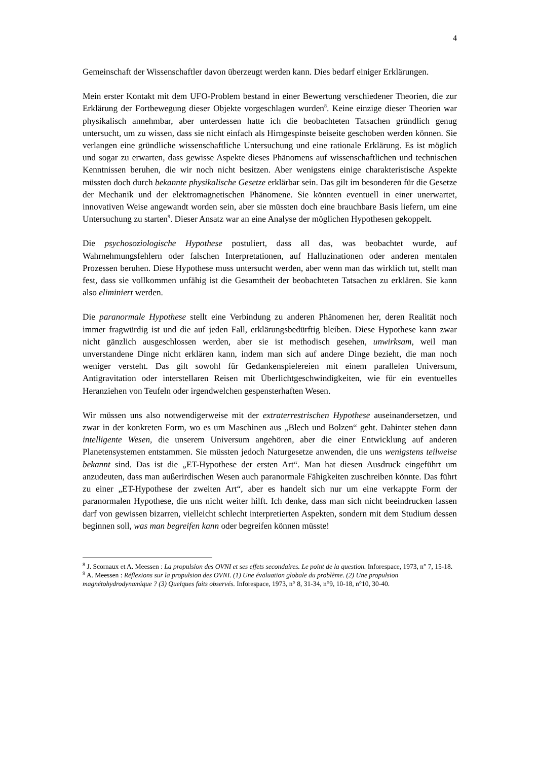4
Gemeinschaft der Wissenschaftler davon überzeugt werden kann. Dies bedarf einiger Erklärungen.
Mein erster Kontakt mit dem UFO-Problem bestand in einer Bewertung verschiedener Theorien, die zur Erklärung der Fortbewegung dieser Objekte vorgeschlagen wurden<sup>8</sup>. Keine einzige dieser Theorien war physikalisch annehmbar, aber unterdessen hatte ich die beobachteten Tatsachen gründlich genug untersucht, um zu wissen, dass sie nicht einfach als Hirngespinste beiseite geschoben werden können. Sie verlangen eine gründliche wissenschaftliche Untersuchung und eine rationale Erklärung. Es ist möglich und sogar zu erwarten, dass gewisse Aspekte dieses Phänomens auf wissenschaftlichen und technischen Kenntnissen beruhen, die wir noch nicht besitzen. Aber wenigstens einige charakteristische Aspekte müssten doch durch bekannte physikalische Gesetze erklärbar sein. Das gilt im besonderen für die Gesetze der Mechanik und der elektromagnetischen Phänomene. Sie könnten eventuell in einer unerwartet, innovativen Weise angewandt worden sein, aber sie müssten doch eine brauchbare Basis liefern, um eine Untersuchung zu starten<sup>9</sup>. Dieser Ansatz war an eine Analyse der möglichen Hypothesen gekoppelt.
Die psychosoziologische Hypothese postuliert, dass all das, was beobachtet wurde, auf Wahrnehmungsfehlern oder falschen Interpretationen, auf Halluzinationen oder anderen mentalen Prozessen beruhen. Diese Hypothese muss untersucht werden, aber wenn man das wirklich tut, stellt man fest, dass sie vollkommen unfähig ist die Gesamtheit der beobachteten Tatsachen zu erklären. Sie kann also eliminiert werden.
Die paranormale Hypothese stellt eine Verbindung zu anderen Phänomenen her, deren Realität noch immer fragwürdig ist und die auf jeden Fall, erklärungsbedürftig bleiben. Diese Hypothese kann zwar nicht gänzlich ausgeschlossen werden, aber sie ist methodisch gesehen, unwirksam, weil man unverstandene Dinge nicht erklären kann, indem man sich auf andere Dinge bezieht, die man noch weniger versteht. Das gilt sowohl für Gedankenspielereien mit einem parallelen Universum, Antigravitation oder interstellaren Reisen mit Überlichtgeschwindigkeiten, wie für ein eventuelles Heranziehen von Teufeln oder irgendwelchen gespensterhaften Wesen.
Wir müssen uns also notwendigerweise mit der extraterrestrischen Hypothese auseinandersetzen, und zwar in der konkreten Form, wo es um Maschinen aus „Blech und Bolzen“ geht. Dahinter stehen dann intelligente Wesen, die unserem Universum angehören, aber die einer Entwicklung auf anderen Planetensystemen entstammen. Sie müssten jedoch Naturgesetze anwenden, die uns wenigstens teilweise bekannt sind. Das ist die „ET-Hypothese der ersten Art“. Man hat diesen Ausdruck eingeführt um anzudeuten, dass man außerirdischen Wesen auch paranormale Fähigkeiten zuschreiben könnte. Das führt zu einer „ET-Hypothese der zweiten Art“, aber es handelt sich nur um eine verkappte Form der paranormalen Hypothese, die uns nicht weiter hilft. Ich denke, dass man sich nicht beeindrucken lassen darf von gewissen bizarren, vielleicht schlecht interpretierten Aspekten, sondern mit dem Studium dessen beginnen soll, was man begreifen kann oder begreifen können müsste!
<sup>8</sup> J. Scornaux et A. Meessen : La propulsion des OVNI et ses effets secondaires. Le point de la question. Inforespace, 1973, n° 7, 15-18.
<sup>9</sup> A. Meessen : Réflexions sur la propulsion des OVNI. (1) Une évaluation globale du problème. (2) Une propulsion magnétohydrodynamique ? (3) Quelques faits observés. Inforespace, 1973, n° 8, 31-34, n°9, 10-18, n°10, 30-40.